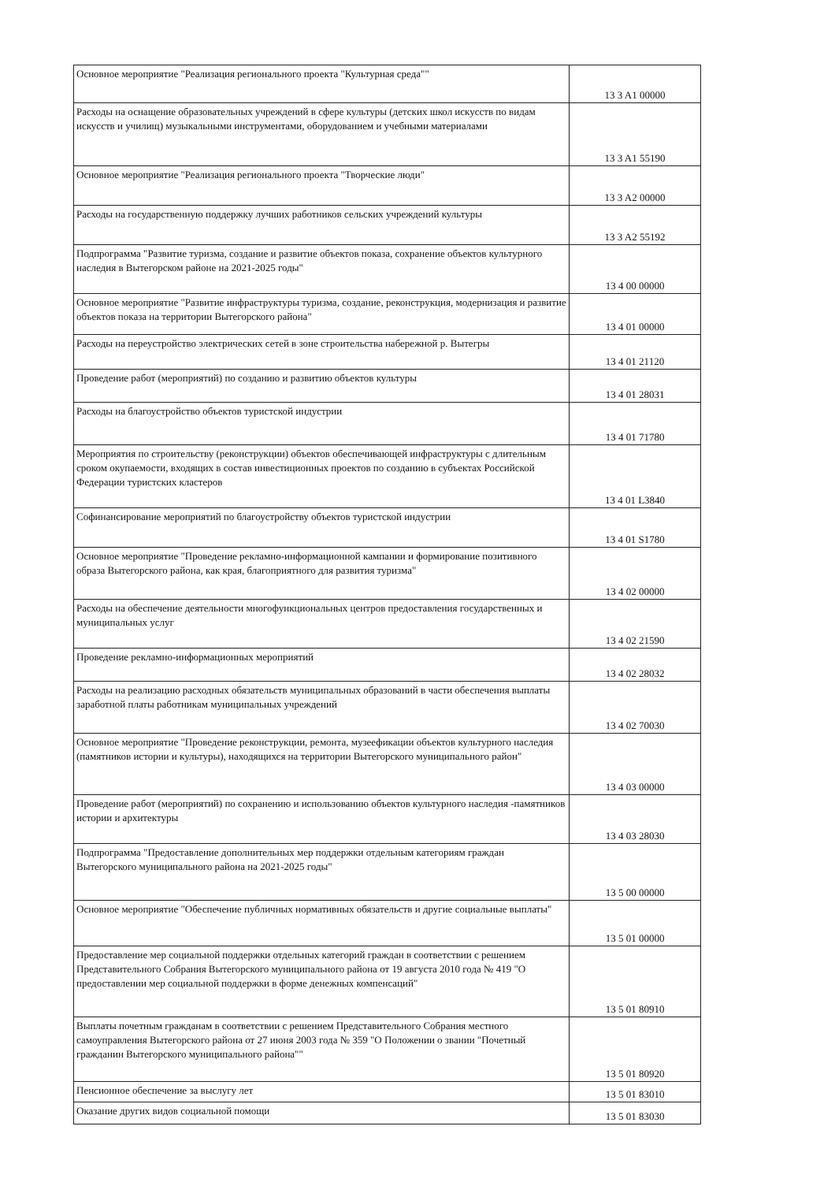| Основное мероприятие "Реализация регионального проекта "Культурная среда"" | 13 3 A1 00000 |
| Расходы на оснащение образовательных учреждений в сфере культуры (детских школ искусств по видам искусств и училищ) музыкальными инструментами, оборудованием и учебными материалами | 13 3 A1 55190 |
| Основное мероприятие "Реализация регионального проекта "Творческие люди" | 13 3 A2 00000 |
| Расходы на государственную поддержку лучших работников сельских учреждений культуры | 13 3 A2 55192 |
| Подпрограмма "Развитие туризма, создание и развитие объектов показа, сохранение объектов культурного наследия в Вытегорском районе на 2021-2025 годы" | 13 4 00 00000 |
| Основное мероприятие "Развитие инфраструктуры туризма, создание, реконструкция, модернизация и развитие объектов показа на территории Вытегорского района" | 13 4 01 00000 |
| Расходы на переустройство электрических сетей в зоне строительства набережной р. Вытегры | 13 4 01 21120 |
| Проведение работ (мероприятий) по созданию и развитию объектов культуры | 13 4 01 28031 |
| Расходы на благоустройство объектов туристской индустрии | 13 4 01 71780 |
| Мероприятия по строительству (реконструкции) объектов обеспечивающей инфраструктуры с длительным сроком окупаемости, входящих в состав инвестиционных проектов по созданию в субъектах Российской Федерации туристских кластеров | 13 4 01 L3840 |
| Софинансирование мероприятий по благоустройству объектов туристской индустрии | 13 4 01 S1780 |
| Основное мероприятие "Проведение рекламно-информационной кампании и формирование позитивного образа Вытегорского района, как края, благоприятного для развития туризма" | 13 4 02 00000 |
| Расходы на обеспечение деятельности многофункциональных центров предоставления государственных и муниципальных услуг | 13 4 02 21590 |
| Проведение рекламно-информационных мероприятий | 13 4 02 28032 |
| Расходы на реализацию расходных обязательств муниципальных образований в части обеспечения выплаты заработной платы работникам муниципальных учреждений | 13 4 02 70030 |
| Основное мероприятие "Проведение реконструкции, ремонта, музеефикации объектов культурного наследия (памятников истории и культуры), находящихся на территории Вытегорского муниципального район" | 13 4 03 00000 |
| Проведение работ (мероприятий) по сохранению и использованию объектов культурного наследия -памятников истории и архитектуры | 13 4 03 28030 |
| Подпрограмма "Предоставление дополнительных мер поддержки отдельным категориям граждан Вытегорского муниципального района на 2021-2025 годы" | 13 5 00 00000 |
| Основное мероприятие "Обеспечение публичных нормативных обязательств и другие социальные выплаты" | 13 5 01 00000 |
| Предоставление мер социальной поддержки отдельных категорий граждан в соответствии с решением Представительного Собрания Вытегорского муниципального района от 19 августа 2010 года № 419 "О предоставлении мер социальной поддержки в форме денежных компенсаций" | 13 5 01 80910 |
| Выплаты почетным гражданам в соответствии с решением Представительного Собрания местного самоуправления Вытегорского района от 27 июня 2003 года № 359 "О Положении о звании "Почетный гражданин Вытегорского муниципального района"" | 13 5 01 80920 |
| Пенсионное обеспечение за выслугу лет | 13 5 01 83010 |
| Оказание других видов социальной помощи | 13 5 01 83030 |